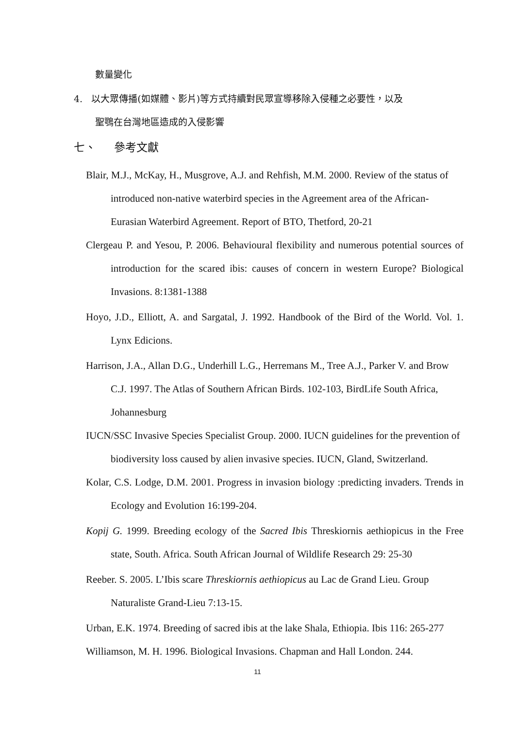數量變化
4. 以大眾傳播(如媒體、影片)等方式持續對民眾宣導移除入侵種之必要性，以及
聖鶚在台灣地區造成的入侵影響
七、 參考文獻
Blair, M.J., McKay, H., Musgrove, A.J. and Rehfish, M.M. 2000. Review of the status of introduced non-native waterbird species in the Agreement area of the African-Eurasian Waterbird Agreement. Report of BTO, Thetford, 20-21
Clergeau P. and Yesou, P. 2006. Behavioural flexibility and numerous potential sources of introduction for the scared ibis: causes of concern in western Europe? Biological Invasions. 8:1381-1388
Hoyo, J.D., Elliott, A. and Sargatal, J. 1992. Handbook of the Bird of the World. Vol. 1. Lynx Edicions.
Harrison, J.A., Allan D.G., Underhill L.G., Herremans M., Tree A.J., Parker V. and Brow C.J. 1997. The Atlas of Southern African Birds. 102-103, BirdLife South Africa, Johannesburg
IUCN/SSC Invasive Species Specialist Group. 2000. IUCN guidelines for the prevention of biodiversity loss caused by alien invasive species. IUCN, Gland, Switzerland.
Kolar, C.S. Lodge, D.M. 2001. Progress in invasion biology :predicting invaders. Trends in Ecology and Evolution 16:199-204.
Kopij G. 1999. Breeding ecology of the Sacred Ibis Threskiornis aethiopicus in the Free state, South. Africa. South African Journal of Wildlife Research 29: 25-30
Reeber. S. 2005. L’Ibis scare Threskiornis aethiopicus au Lac de Grand Lieu. Group Naturaliste Grand-Lieu 7:13-15.
Urban, E.K. 1974. Breeding of sacred ibis at the lake Shala, Ethiopia. Ibis 116: 265-277
Williamson, M. H. 1996. Biological Invasions. Chapman and Hall London. 244.
11